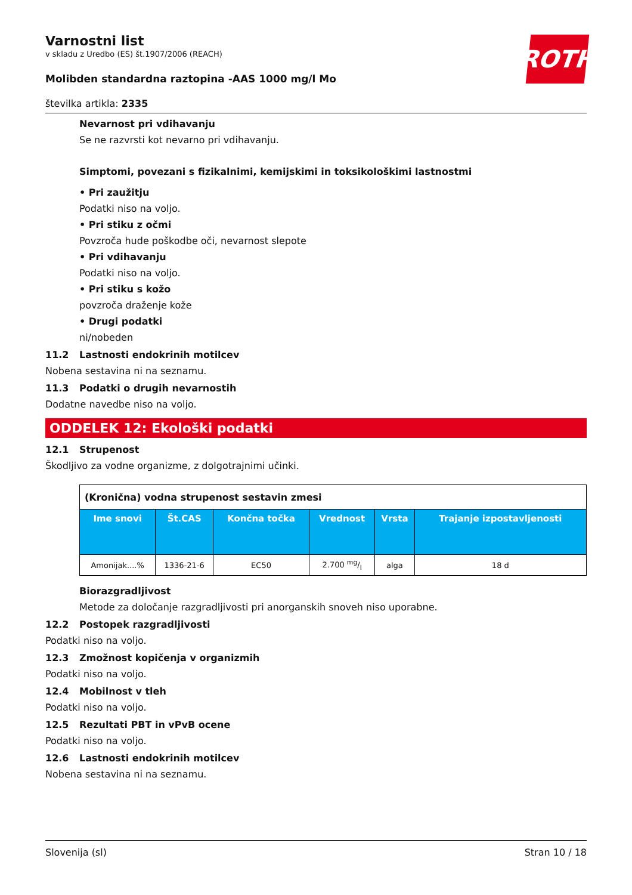ROTH
Varnostni list
v skladu z Uredbo (ES) št.1907/2006 (REACH)
Molibden standardna raztopina -AAS 1000 mg/l Mo
številka artikla: 2335
Nevarnost pri vdihavanju
Se ne razvrsti kot nevarno pri vdihavanju.
Simptomi, povezani s fizikalnimi, kemijskimi in toksikološkimi lastnostmi
• Pri zaužitju
Podatki niso na voljo.
• Pri stiku z očmi
Povzroča hude poškodbe oči, nevarnost slepote
• Pri vdihavanju
Podatki niso na voljo.
• Pri stiku s kožo
povzroča draženje kože
• Drugi podatki
ni/nobeden
11.2 Lastnosti endokrinih motilcev
Nobena sestavina ni na seznamu.
11.3 Podatki o drugih nevarnostih
Dodatne navedbe niso na voljo.
ODDELEK 12: Ekološki podatki
12.1 Strupenost
Škodljivo za vodne organizme, z dolgotrajnimi učinki.
| (Kronična) vodna strupenost sestavin zmesi | | | | | |
| Ime snovi | Št.CAS | Končna točka | Vrednost | Vrsta | Trajanje izpostavljenosti |
| Amonijak....% | 1336-21-6 | EC50 | 2.700 mg/l | alga | 18 d |
Biorazgradljivost
Metode za določanje razgradljivosti pri anorganskih snoveh niso uporabne.
12.2 Postopek razgradljivosti
Podatki niso na voljo.
12.3 Zmožnost kopičenja v organizmih
Podatki niso na voljo.
12.4 Mobilnost v tleh
Podatki niso na voljo.
12.5 Rezultati PBT in vPvB ocene
Podatki niso na voljo.
12.6 Lastnosti endokrinih motilcev
Nobena sestavina ni na seznamu.
Slovenija (sl) Stran 10 / 18